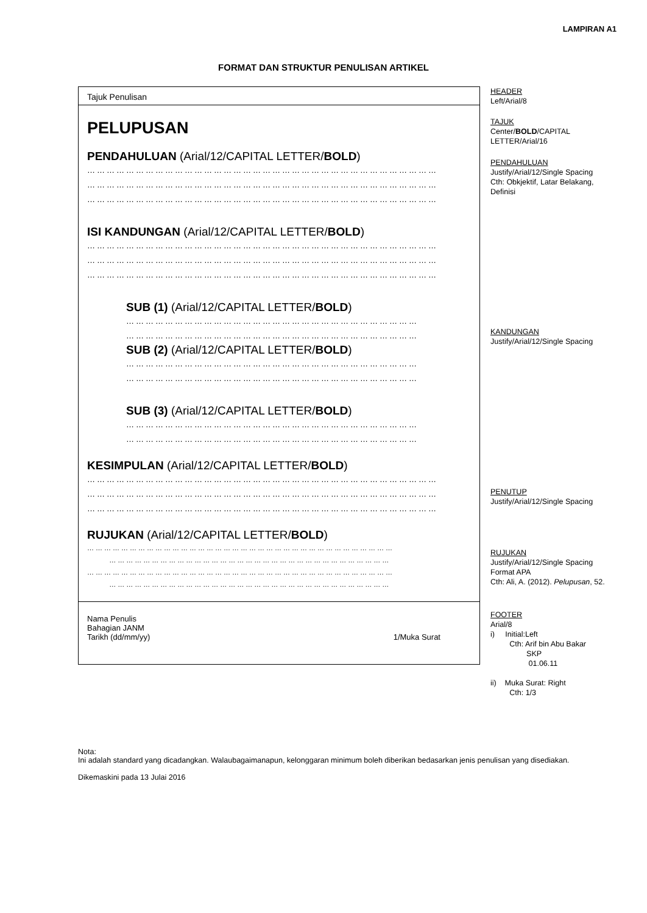LAMPIRAN A1
FORMAT DAN STRUKTUR PENULISAN ARTIKEL
Tajuk Penulisan
PELUPUSAN
PENDAHULUAN (Arial/12/CAPITAL LETTER/BOLD)
………………………………………………………………………………………………
………………………………………………………………………………………………
………………………………………………………………………………………………
ISI KANDUNGAN (Arial/12/CAPITAL LETTER/BOLD)
………………………………………………………………………………………………
………………………………………………………………………………………………
………………………………………………………………………………………………
SUB (1) (Arial/12/CAPITAL LETTER/BOLD)
………………………………………………………………………………
………………………………………………………………………………
SUB (2) (Arial/12/CAPITAL LETTER/BOLD)
………………………………………………………………………………
………………………………………………………………………………
SUB (3) (Arial/12/CAPITAL LETTER/BOLD)
………………………………………………………………………………
………………………………………………………………………………
KESIMPULAN (Arial/12/CAPITAL LETTER/BOLD)
………………………………………………………………………………………………
………………………………………………………………………………………………
………………………………………………………………………………………………
RUJUKAN (Arial/12/CAPITAL LETTER/BOLD)
………………………………………………………………………………………………
………………………………………………………………………………………
………………………………………………………………………………………………
………………………………………………………………………………………
Nama Penulis
Bahagian JANM
Tarikh (dd/mm/yy)
1/Muka Surat
HEADER
Left/Arial/8
TAJUK
Center/BOLD/CAPITAL LETTER/Arial/16
PENDAHULUAN
Justify/Arial/12/Single Spacing
Cth: Obkjektif, Latar Belakang, Definisi
KANDUNGAN
Justify/Arial/12/Single Spacing
PENUTUP
Justify/Arial/12/Single Spacing
RUJUKAN
Justify/Arial/12/Single Spacing
Format APA
Cth: Ali, A. (2012). Pelupusan, 52.
FOOTER
Arial/8
i) Initial:Left
Cth: Arif bin Abu Bakar
SKP
01.06.11
ii) Muka Surat: Right
Cth: 1/3
Nota:
Ini adalah standard yang dicadangkan. Walaubagaimanapun, kelonggaran minimum boleh diberikan bedasarkan jenis penulisan yang disediakan.
Dikemaskini pada 13 Julai 2016